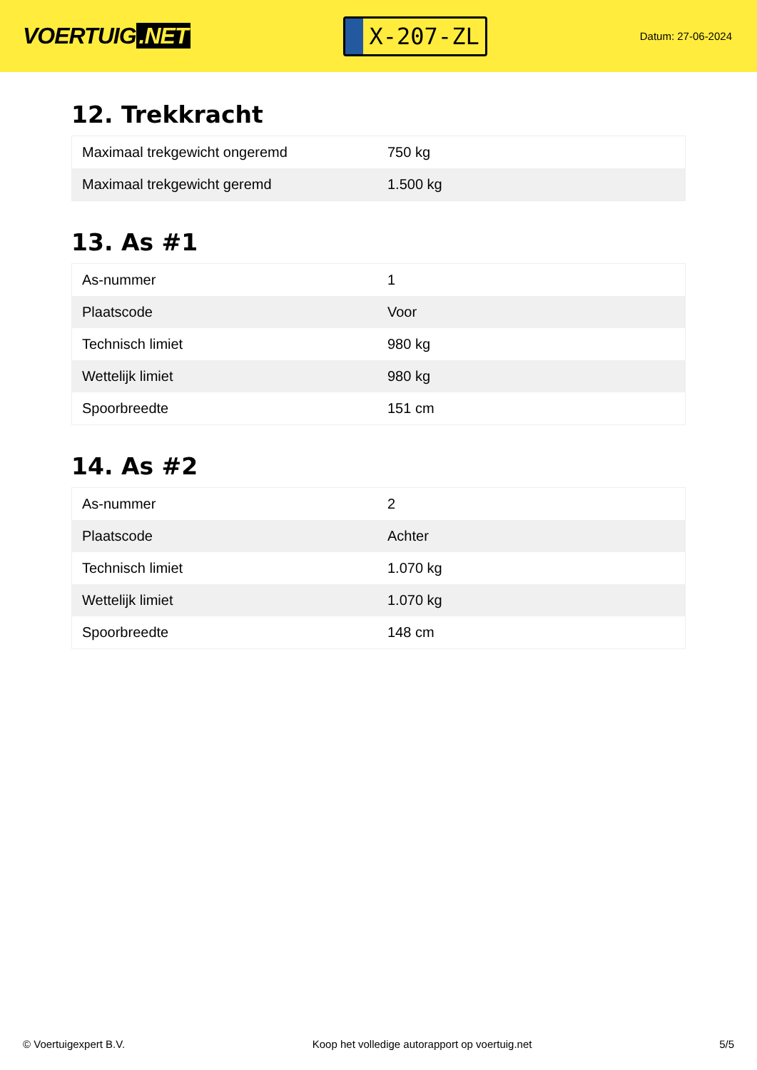VOERTUIG.NET
X-207-ZL
Datum: 27-06-2024
12. Trekkracht
| Maximaal trekgewicht ongeremd | 750 kg |
| Maximaal trekgewicht geremd | 1.500 kg |
13. As #1
| As-nummer | 1 |
| Plaatscode | Voor |
| Technisch limiet | 980 kg |
| Wettelijk limiet | 980 kg |
| Spoorbreedte | 151 cm |
14. As #2
| As-nummer | 2 |
| Plaatscode | Achter |
| Technisch limiet | 1.070 kg |
| Wettelijk limiet | 1.070 kg |
| Spoorbreedte | 148 cm |
© Voertuigexpert B.V. Koop het volledige autorapport op voertuig.net 5/5